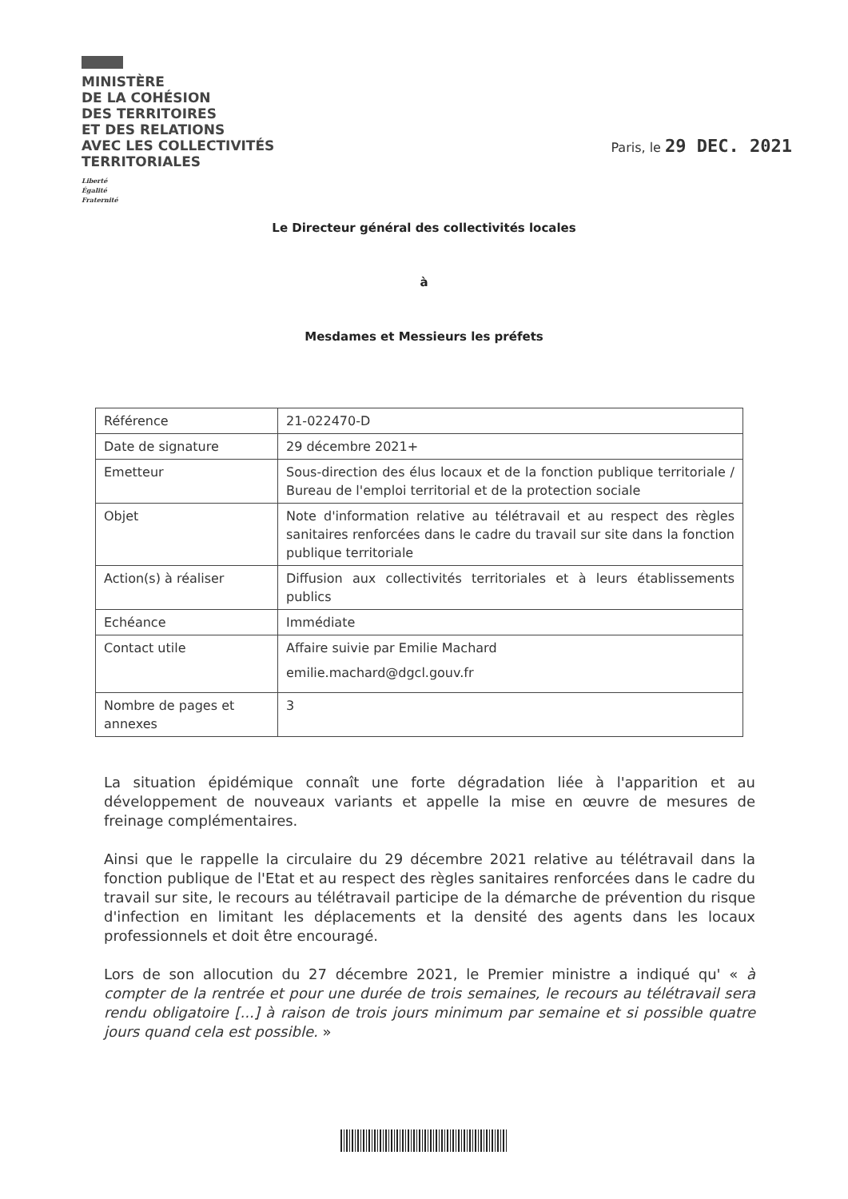MINISTÈRE
DE LA COHÉSION
DES TERRITOIRES
ET DES RELATIONS
AVEC LES COLLECTIVITÉS
TERRITORIALES
Liberté
Égalité
Fraternité
Paris, le 29 DEC. 2021
Le Directeur général des collectivités locales
à
Mesdames et Messieurs les préfets
| Référence | 21-022470-D |
| Date de signature | 29 décembre 2021+ |
| Emetteur | Sous-direction des élus locaux et de la fonction publique territoriale / Bureau de l'emploi territorial et de la protection sociale |
| Objet | Note d'information relative au télétravail et au respect des règles sanitaires renforcées dans le cadre du travail sur site dans la fonction publique territoriale |
| Action(s) à réaliser | Diffusion aux collectivités territoriales et à leurs établissements publics |
| Echéance | Immédiate |
| Contact utile | Affaire suivie par Emilie Machard emilie.machard@dgcl.gouv.fr |
| Nombre de pages et annexes | 3 |
La situation épidémique connaît une forte dégradation liée à l'apparition et au développement de nouveaux variants et appelle la mise en œuvre de mesures de freinage complémentaires.
Ainsi que le rappelle la circulaire du 29 décembre 2021 relative au télétravail dans la fonction publique de l'Etat et au respect des règles sanitaires renforcées dans le cadre du travail sur site, le recours au télétravail participe de la démarche de prévention du risque d'infection en limitant les déplacements et la densité des agents dans les locaux professionnels et doit être encouragé.
Lors de son allocution du 27 décembre 2021, le Premier ministre a indiqué qu' « à compter de la rentrée et pour une durée de trois semaines, le recours au télétravail sera rendu obligatoire [...] à raison de trois jours minimum par semaine et si possible quatre jours quand cela est possible. »